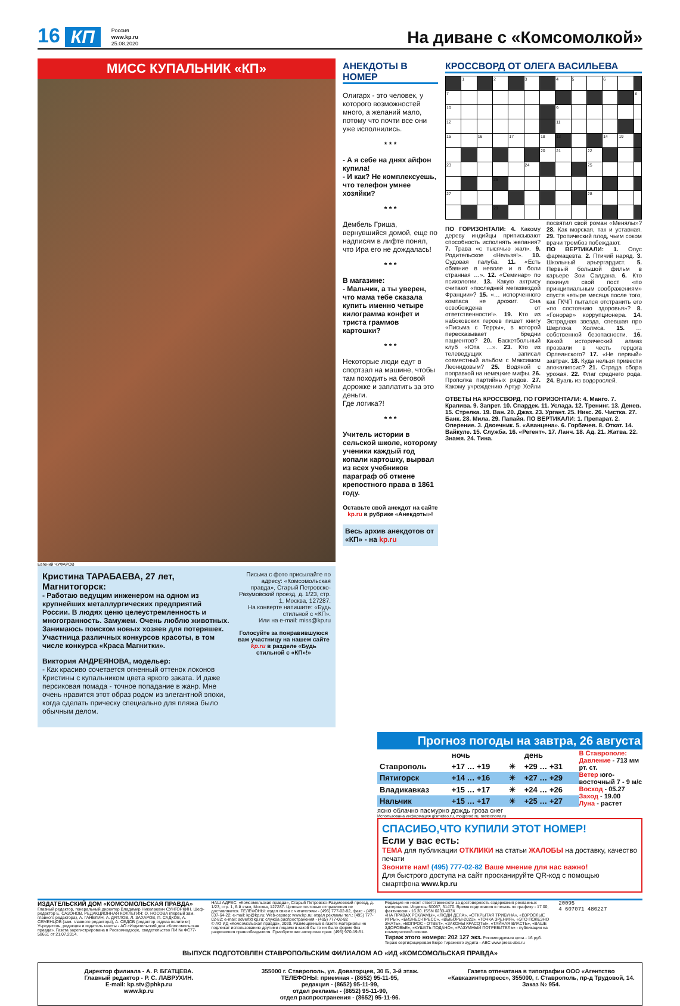16 КП
Россия
www.kp.ru
25.08.2020
На диване с «Комсомолкой»
МИСС КУПАЛЬНИК «КП»
Евгений ЧУФАРОВ
Кристина ТАРАБАЕВА, 27 лет, Магнитогорск:
- Работаю ведущим инженером на одном из крупнейших металлургических предприятий России. В людях ценю целеустремленность и многогранность. Замужем. Очень люблю животных. Занимаюсь поиском новых хозяев для потеряшек. Участница различных конкурсов красоты, в том числе конкурса «Краса Магнитки».
Виктория АНДРЕЯНОВА, модельер:
- Как красиво сочетается огненный оттенок локонов Кристины с купальником цвета яркого заката. И даже персиковая помада - точное попадание в жанр. Мне очень нравится этот образ родом из элегантной эпохи, когда сделать прическу специально для пляжа было обычным делом.
Письма с фото присылайте по адресу: «Комсомольская правда», Старый Петровско-Разумовский проезд, д. 1/23, стр. 1, Москва, 127287.
На конверте напишите: «Будь стильной с «КП».
Или на e-mail: miss@kp.ru
Голосуйте за понравившуюся вам участницу на нашем сайте kp.ru в разделе «Будь стильной с «КП»!»
АНЕКДОТЫ В НОМЕР
Олигарх - это человек, у которого возможностей много, а желаний мало, потому что почти все они уже исполнились.
* * *
- А я себе на днях айфон купила!
- И как? Не комплексуешь, что телефон умнее хозяйки?
* * *
Дембель Гриша, вернувшийся домой, еще по надписям в лифте понял, что Ира его не дождалась!
* * *
В магазине:
- Мальчик, а ты уверен, что мама тебе сказала купить именно четыре килограмма конфет и триста граммов картошки?
* * *
Некоторые люди едут в спортзал на машине, чтобы там походить на беговой дорожке и заплатить за это деньги.
Где логика?!
* * *
Учитель истории в сельской школе, которому ученики каждый год копали картошку, вырвал из всех учебников параграф об отмене крепостного права в 1861 году.
Оставьте свой анекдот на сайте kp.ru в рубрике «Анекдоты»!
Весь архив анекдотов от «КП» - на kp.ru
КРОССВОРД ОТ ОЛЕГА ВАСИЛЬЕВА
| | 1 | | 2 | | 3 | | 4 | 5 | | 6 | | |
| 7 | | | | | | | | | | | | 8 |
| 10 | | | | | | | 9 | | | | | |
| 12 | | | | | | | 11 | | | | | |
| 15 | | 16 | | 17 | | 18 | 13 | | | 14 | 19 | |
| | | | | | | 20 | 21 | | 22 | | | |
| 23 | | | | | 24 | | | | 25 | | | |
| | | | 26 | | | | | | | | | |
| 27 | | | | | | | | | 28 | | | |
| | | | 29 | | | | | | | | | |
ПО ГОРИЗОНТАЛИ: 4. Какому дереву индийцы приписывают способность исполнять желания? 7. Трава «с тысячью жал». 9. Родительское «Нельзя!». 10. Судовая палуба. 11. «Есть обаяние в неволе и в боли странная …». 12. «Семинар» по психологии. 13. Какую актрису считают «последней мегазвездой Франции»? 15. «… испорченного компаса не дрожит. Она освобождена от ответственности!». 19. Кто из набоковских героев пишет книгу «Письма с Терры», в которой пересказывает бредни пациентов? 20. Баскетбольный клуб «Юта …». 23. Кто из телеведущих записал совместный альбом с Максимом Леонидовым? 25. Водяной с поправкой на немецкие мифы. 26. Прополка партийных рядов. 27. Какому учреждению Артур Хейли посвятил свой роман «Менялы»? 28. Как морская, так и уставная. 29. Тропический плод, чьим соком врачи тромбоз побеждают.
ПО ВЕРТИКАЛИ: 1. Опус фармацевта. 2. Птичий наряд. 3. Школьный арьергардист. 5. Первый большой фильм в карьере Зои Салдана. 6. Кто покинул свой пост «по принципиальным соображениям» спустя четыре месяца после того, как ГКЧП пытался отстранить его «по состоянию здоровья»? 8. «Гонорар» коррупционера. 14. Эстрадная звезда, спевшая про Шерлока Холмса. 15. … собственной безопасности. 16. Какой исторический алмаз прозвали в честь герцога Орлеанского? 17. «Не первый» завтрак. 18. Куда нельзя привести апокалипсис? 21. Страда сбора урожая. 22. Флаг среднего рода. 24. Вуаль из водорослей.
ОТВЕТЫ НА КРОССВОРД. ПО ГОРИЗОНТАЛИ: 4. Манго. 7. Крапива. 9. Запрет. 10. Спардек. 11. Услада. 12. Тренинг. 13. Денев. 15. Стрелка. 19. Ван. 20. Джаз. 23. Ургант. 25. Никс. 26. Чистка. 27. Банк. 28. Мила. 29. Папайя. ПО ВЕРТИКАЛИ: 1. Препарат. 2. Оперение. 3. Двоечник. 5. «Аванцена». 6. Горбачев. 8. Откат. 14. Вайкуле. 15. Служба. 16. «Регент». 17. Ланч. 18. Ад. 21. Жатва. 22. Знамя. 24. Тина.
Прогноз погоды на завтра, 26 августа
| | ночь | | день |
| Ставрополь | +17 … +19 | ☀ | +29 … +31 |
| Пятигорск | +14 … +16 | ☀ | +27 … +29 |
| Владикавказ | +15 … +17 | ☀ | +24 … +26 |
| Нальчик | +15 … +17 | ☀ | +25 … +27 |
В Ставрополе:
Давление - 713 мм рт. ст.
Ветер юго-восточный 7 - 9 м/с
Восход - 05.27
Заход - 19.00
Луна - растет
ясно облачно пасмурно дождь гроза снег
Использована информация gismeteo.ru, mojgorod.ru, meteonova.ru
СПАСИБО,ЧТО КУПИЛИ ЭТОТ НОМЕР!
Если у вас есть:
ТЕМА для публикации ОТКЛИКИ на статьи ЖАЛОБЫ на доставку, качество печати
Звоните нам! (495) 777-02-82 Ваше мнение для нас важно!
Для быстрого доступа на сайт просканируйте QR-код с помощью смартфона www.kp.ru
ИЗДАТЕЛЬСКИЙ ДОМ «КОМСОМОЛЬСКАЯ ПРАВДА»
Главный редактор, генеральный директор Владимир Николаевич СУНГОРКИН. Шеф-редактор Е. САЗОНОВ. РЕДАКЦИОННАЯ КОЛЛЕГИЯ: О. НОСОВА (первый зам. главного редактора), А. ГАНЕЛИН, А. ДЯТЛОВ, Л. ЗАХАРОВ, П. САДКОВ, А. СЕМЕНЦОВ (зам. главного редактора), А. СЕДОВ (редактор отдела политики)
Учредитель, редакция и издатель газеты - АО «Издательский дом «Комсомольская правда». Газета зарегистрирована в Роскомнадзоре, свидетельство ПИ № ФС77-58661 от 21.07.2014.
НАШ АДРЕС: «Комсомольская правда», Старый Петровско-Разумовский проезд, д. 1/23, стр. 1, 6-й этаж, Москва, 127287. Ценные почтовые отправления не доставляются. ТЕЛЕФОНЫ: отдел связи с читателями - (495) 777-02-82, факс - (495) 637-64-22; e-mail: kp@kp.ru; Web-сервер: www.kp.ru; отдел рекламы тел.: (495) 777-02-82; e-mail: advert@kp.ru; служба распространения - (495) 777-02-82
© АО ИД «Комсомольская правда», 2020. Размещенные в газете материалы не подлежат использованию другими лицами в какой бы то ни было форме без разрешения правообладателя. Приобретение авторских прав: (495) 970-19-51.
Редакция не несет ответственности за достоверность содержания рекламных материалов. Индексы 50057, 31470. Время подписания в печать по графику - 17.00, фактически - 16.30. ISSN 0233-433X
«НА ПРАВАХ РЕКЛАМЫ», «ЛЮДИ ДЕЛА», «ОТКРЫТАЯ ТРИБУНА», «ВЗРОСЛЫЕ ИГРЫ», «БИЗНЕС-ПРЕСС», «ВЫБОРЫ-2020», «ТОЧКА ЗРЕНИЯ», «ЭТО ПОЛЕЗНО ЗНАТЬ», «ВОПРОС - ОТВЕТ», «ЗАКОНЫ КРАСОТЫ», «ТАЙНАЯ ВЛАСТЬ», «ВАШЕ ЗДОРОВЬЕ», «КУШАТЬ ПОДАНО», «РАЗУМНЫЙ ПОТРЕБИТЕЛЬ» - публикации на коммерческой основе.
Тираж этого номера: 202 127 экз. Рекомендуемая цена - 16 руб. Тираж сертифицирован Бюро тиражного аудита - ABC www.press-abc.ru
20095
4 607071 480227
ВЫПУСК ПОДГОТОВЛЕН СТАВРОПОЛЬСКИМ ФИЛИАЛОМ АО «ИД «КОМСОМОЛЬСКАЯ ПРАВДА»
Директор филиала - А. Р. БГАТЦЕВА.
Главный редактор - Р. С. ЛАВРУХИН.
E-mail: kp.stv@phkp.ru
www.kp.ru
355000 г. Ставрополь, ул. Доваторцев, 30 Б, 3-й этаж.
ТЕЛЕФОНЫ: приемная - (8652) 95-11-95,
редакция - (8652) 95-11-99,
отдел рекламы - (8652) 95-11-90,
отдел распространения - (8652) 95-11-96.
Газета отпечатана в типографии ООО «Агентство «Кавказинтерпресс», 355000, г. Ставрополь, пр-д Трудовой, 14.
Заказ № 954.